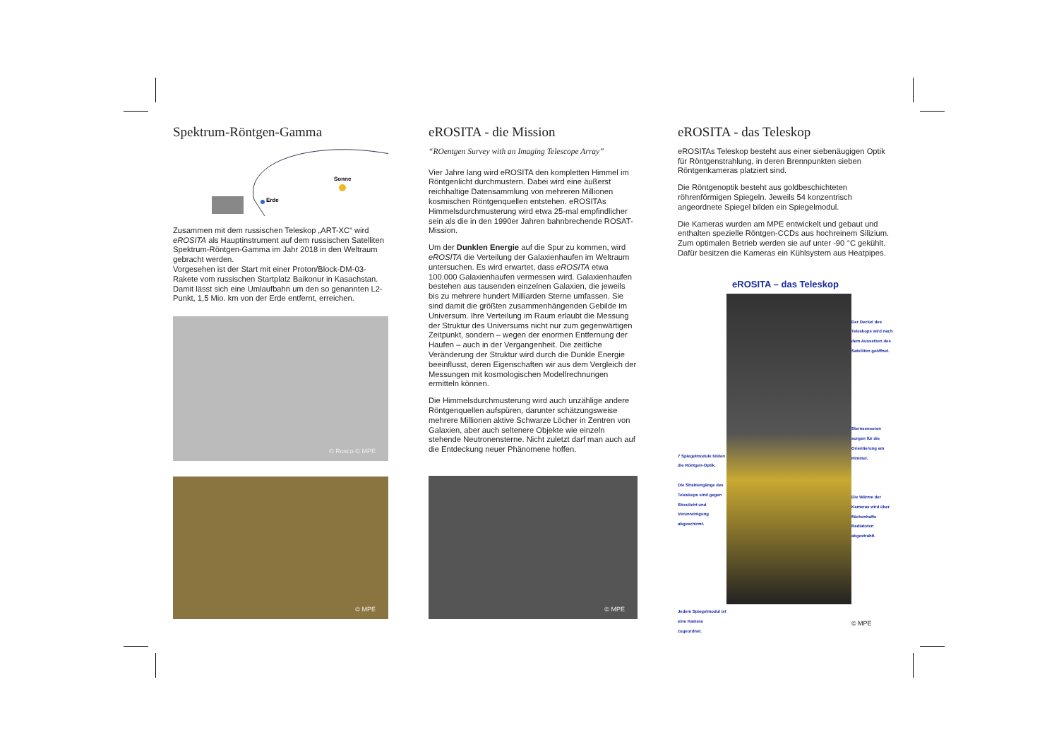Spektrum-Röntgen-Gamma
Sonne
Erde
Zusammen mit dem russischen Teleskop „ART-XC“ wird eROSITA als Hauptinstrument auf dem russischen Satelliten Spektrum-Röntgen-Gamma im Jahr 2018 in den Weltraum gebracht werden.
Vorgesehen ist der Start mit einer Proton/Block-DM-03-Rakete vom russischen Startplatz Baikonur in Kasachstan. Damit lässt sich eine Umlaufbahn um den so genannten L2-Punkt, 1,5 Mio. km von der Erde entfernt, erreichen.
© Rosco © MPE
© MPE
eROSITA - die Mission
“ROentgen Survey with an Imaging Telescope Array”
Vier Jahre lang wird eROSITA den kompletten Himmel im Röntgenlicht durchmustern. Dabei wird eine äußerst reichhaltige Datensammlung von mehreren Millionen kosmischen Röntgenquellen entstehen. eROSITAs Himmelsdurchmusterung wird etwa 25-mal empfindlicher sein als die in den 1990er Jahren bahnbrechende ROSAT-Mission.
Um der Dunklen Energie auf die Spur zu kommen, wird eROSITA die Verteilung der Galaxienhaufen im Weltraum untersuchen. Es wird erwartet, dass eROSITA etwa 100.000 Galaxienhaufen vermessen wird. Galaxienhaufen bestehen aus tausenden einzelnen Galaxien, die jeweils bis zu mehrere hundert Milliarden Sterne umfassen. Sie sind damit die größten zusammenhängenden Gebilde im Universum. Ihre Verteilung im Raum erlaubt die Messung der Struktur des Universums nicht nur zum gegenwärtigen Zeitpunkt, sondern – wegen der enormen Entfernung der Haufen – auch in der Vergangenheit. Die zeitliche Veränderung der Struktur wird durch die Dunkle Energie beeinflusst, deren Eigenschaften wir aus dem Vergleich der Messungen mit kosmologischen Modellrechnungen ermitteln können.
Die Himmelsdurchmusterung wird auch unzählige andere Röntgenquellen aufspüren, darunter schätzungsweise mehrere Millionen aktive Schwarze Löcher in Zentren von Galaxien, aber auch seltenere Objekte wie einzeln stehende Neutronensterne. Nicht zuletzt darf man auch auf die Entdeckung neuer Phänomene hoffen.
© MPE
eROSITA - das Teleskop
eROSITAs Teleskop besteht aus einer siebenäugigen Optik für Röntgenstrahlung, in deren Brennpunkten sieben Röntgenkameras platziert sind.
Die Röntgenoptik besteht aus goldbeschichteten röhrenförmigen Spiegeln. Jeweils 54 konzentrisch angeordnete Spiegel bilden ein Spiegelmodul.
Die Kameras wurden am MPE entwickelt und gebaut und enthalten spezielle Röntgen-CCDs aus hochreinem Silizium. Zum optimalen Betrieb werden sie auf unter -90 °C gekühlt. Dafür besitzen die Kameras ein Kühlsystem aus Heatpipes.
eROSITA – das Teleskop
7 Spiegelmodule bilden die Röntgen-Optik.
Die Strahlengänge des Teleskops sind gegen Streulicht und Verunreinigung abgeschirmt.
Jedem Spiegelmodul ist eine Kamera zugeordnet.
Der Deckel des Teleskops wird nach dem Aussetzen des Satelliten geöffnet.
Sternsensoren sorgen für die Orientierung am Himmel.
Die Wärme der Kameras wird über flächenhafte Radiatoren abgestrahlt.
© MPE